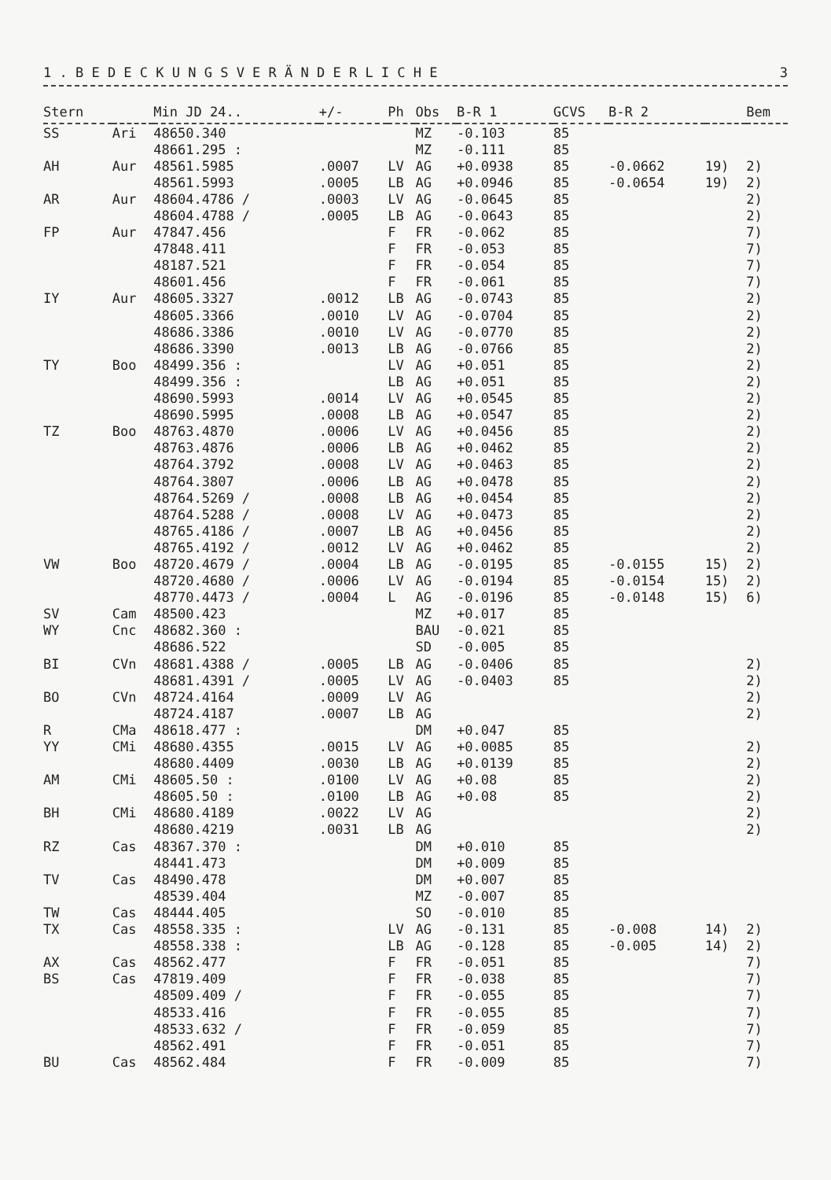1 . B E D E C K U N G S V E R Ä N D E R L I C H E 3
| Stern | | Min JD 24.. | +/- | Ph | Obs | B-R 1 | GCVS | B-R 2 | | Bem |
| --- | --- | --- | --- | --- | --- | --- | --- | --- | --- | --- |
| SS | Ari | 48650.340 | | | MZ | -0.103 | 85 | | | |
| | | 48661.295 : | | | MZ | -0.111 | 85 | | | |
| AH | Aur | 48561.5985 | .0007 | LV | AG | +0.0938 | 85 | -0.0662 | 19) | 2) |
| | | 48561.5993 | .0005 | LB | AG | +0.0946 | 85 | -0.0654 | 19) | 2) |
| AR | Aur | 48604.4786 / | .0003 | LV | AG | -0.0645 | 85 | | | 2) |
| | | 48604.4788 / | .0005 | LB | AG | -0.0643 | 85 | | | 2) |
| FP | Aur | 47847.456 | | F | FR | -0.062 | 85 | | | 7) |
| | | 47848.411 | | F | FR | -0.053 | 85 | | | 7) |
| | | 48187.521 | | F | FR | -0.054 | 85 | | | 7) |
| | | 48601.456 | | F | FR | -0.061 | 85 | | | 7) |
| IY | Aur | 48605.3327 | .0012 | LB | AG | -0.0743 | 85 | | | 2) |
| | | 48605.3366 | .0010 | LV | AG | -0.0704 | 85 | | | 2) |
| | | 48686.3386 | .0010 | LV | AG | -0.0770 | 85 | | | 2) |
| | | 48686.3390 | .0013 | LB | AG | -0.0766 | 85 | | | 2) |
| TY | Boo | 48499.356 : | | LV | AG | +0.051 | 85 | | | 2) |
| | | 48499.356 : | | LB | AG | +0.051 | 85 | | | 2) |
| | | 48690.5993 | .0014 | LV | AG | +0.0545 | 85 | | | 2) |
| | | 48690.5995 | .0008 | LB | AG | +0.0547 | 85 | | | 2) |
| TZ | Boo | 48763.4870 | .0006 | LV | AG | +0.0456 | 85 | | | 2) |
| | | 48763.4876 | .0006 | LB | AG | +0.0462 | 85 | | | 2) |
| | | 48764.3792 | .0008 | LV | AG | +0.0463 | 85 | | | 2) |
| | | 48764.3807 | .0006 | LB | AG | +0.0478 | 85 | | | 2) |
| | | 48764.5269 / | .0008 | LB | AG | +0.0454 | 85 | | | 2) |
| | | 48764.5288 / | .0008 | LV | AG | +0.0473 | 85 | | | 2) |
| | | 48765.4186 / | .0007 | LB | AG | +0.0456 | 85 | | | 2) |
| | | 48765.4192 / | .0012 | LV | AG | +0.0462 | 85 | | | 2) |
| VW | Boo | 48720.4679 / | .0004 | LB | AG | -0.0195 | 85 | -0.0155 | 15) | 2) |
| | | 48720.4680 / | .0006 | LV | AG | -0.0194 | 85 | -0.0154 | 15) | 2) |
| | | 48770.4473 / | .0004 | L | AG | -0.0196 | 85 | -0.0148 | 15) | 6) |
| SV | Cam | 48500.423 | | | MZ | +0.017 | 85 | | | |
| WY | Cnc | 48682.360 : | | | BAU | -0.021 | 85 | | | |
| | | 48686.522 | | | SD | -0.005 | 85 | | | |
| BI | CVn | 48681.4388 / | .0005 | LB | AG | -0.0406 | 85 | | | 2) |
| | | 48681.4391 / | .0005 | LV | AG | -0.0403 | 85 | | | 2) |
| BO | CVn | 48724.4164 | .0009 | LV | AG | | | | | 2) |
| | | 48724.4187 | .0007 | LB | AG | | | | | 2) |
| R | CMa | 48618.477 : | | | DM | +0.047 | 85 | | | |
| YY | CMi | 48680.4355 | .0015 | LV | AG | +0.0085 | 85 | | | 2) |
| | | 48680.4409 | .0030 | LB | AG | +0.0139 | 85 | | | 2) |
| AM | CMi | 48605.50 : | .0100 | LV | AG | +0.08 | 85 | | | 2) |
| | | 48605.50 : | .0100 | LB | AG | +0.08 | 85 | | | 2) |
| BH | CMi | 48680.4189 | .0022 | LV | AG | | | | | 2) |
| | | 48680.4219 | .0031 | LB | AG | | | | | 2) |
| RZ | Cas | 48367.370 : | | | DM | +0.010 | 85 | | | |
| | | 48441.473 | | | DM | +0.009 | 85 | | | |
| TV | Cas | 48490.478 | | | DM | +0.007 | 85 | | | |
| | | 48539.404 | | | MZ | -0.007 | 85 | | | |
| TW | Cas | 48444.405 | | | SO | -0.010 | 85 | | | |
| TX | Cas | 48558.335 : | | LV | AG | -0.131 | 85 | -0.008 | 14) | 2) |
| | | 48558.338 : | | LB | AG | -0.128 | 85 | -0.005 | 14) | 2) |
| AX | Cas | 48562.477 | | F | FR | -0.051 | 85 | | | 7) |
| BS | Cas | 47819.409 | | F | FR | -0.038 | 85 | | | 7) |
| | | 48509.409 / | | F | FR | -0.055 | 85 | | | 7) |
| | | 48533.416 | | F | FR | -0.055 | 85 | | | 7) |
| | | 48533.632 / | | F | FR | -0.059 | 85 | | | 7) |
| | | 48562.491 | | F | FR | -0.051 | 85 | | | 7) |
| BU | Cas | 48562.484 | | F | FR | -0.009 | 85 | | | 7) |